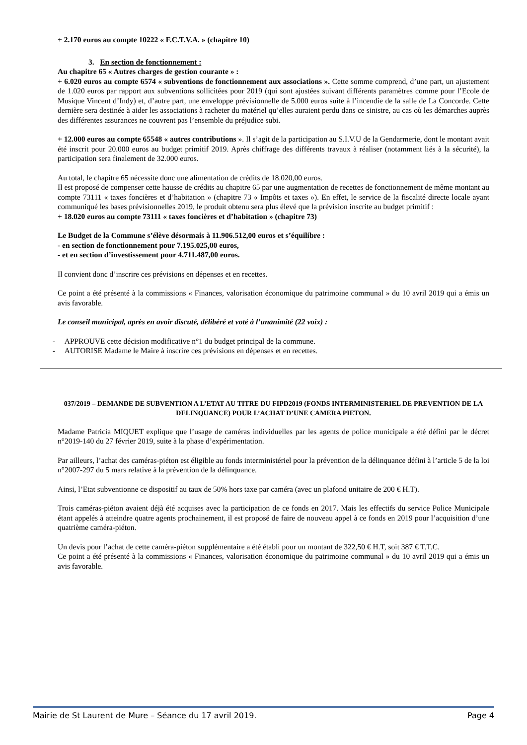+ 2.170 euros au compte 10222 « F.C.T.V.A. » (chapitre 10)
3. En section de fonctionnement :
Au chapitre 65 « Autres charges de gestion courante » :
+ 6.020 euros au compte 6574 « subventions de fonctionnement aux associations ». Cette somme comprend, d’une part, un ajustement de 1.020 euros par rapport aux subventions sollicitées pour 2019 (qui sont ajustées suivant différents paramètres comme pour l’Ecole de Musique Vincent d’Indy) et, d’autre part, une enveloppe prévisionnelle de 5.000 euros suite à l’incendie de la salle de La Concorde. Cette dernière sera destinée à aider les associations à racheter du matériel qu’elles auraient perdu dans ce sinistre, au cas où les démarches auprès des différentes assurances ne couvrent pas l’ensemble du préjudice subi.
+ 12.000 euros au compte 65548 « autres contributions ». Il s’agit de la participation au S.I.V.U de la Gendarmerie, dont le montant avait été inscrit pour 20.000 euros au budget primitif 2019. Après chiffrage des différents travaux à réaliser (notamment liés à la sécurité), la participation sera finalement de 32.000 euros.
Au total, le chapitre 65 nécessite donc une alimentation de crédits de 18.020,00 euros.
Il est proposé de compenser cette hausse de crédits au chapitre 65 par une augmentation de recettes de fonctionnement de même montant au compte 73111 « taxes foncières et d’habitation » (chapitre 73 « Impôts et taxes »). En effet, le service de la fiscalité directe locale ayant communiqué les bases prévisionnelles 2019, le produit obtenu sera plus élevé que la prévision inscrite au budget primitif :
+ 18.020 euros au compte 73111 « taxes foncières et d’habitation » (chapitre 73)
Le Budget de la Commune s’élève désormais à 11.906.512,00 euros et s’équilibre :
- en section de fonctionnement pour 7.195.025,00 euros,
- et en section d’investissement pour 4.711.487,00 euros.
Il convient donc d’inscrire ces prévisions en dépenses et en recettes.
Ce point a été présenté à la commissions « Finances, valorisation économique du patrimoine communal » du 10 avril 2019 qui a émis un avis favorable.
Le conseil municipal, après en avoir discuté, délibéré et voté à l’unanimité (22 voix) :
- APPROUVE cette décision modificative n°1 du budget principal de la commune.
- AUTORISE Madame le Maire à inscrire ces prévisions en dépenses et en recettes.
037/2019 – DEMANDE DE SUBVENTION A L’ETAT AU TITRE DU FIPD2019 (FONDS INTERMINISTERIEL DE PREVENTION DE LA DELINQUANCE) POUR L’ACHAT D’UNE CAMERA PIETON.
Madame Patricia MIQUET explique que l’usage de caméras individuelles par les agents de police municipale a été défini par le décret n°2019-140 du 27 février 2019, suite à la phase d’expérimentation.
Par ailleurs, l’achat des caméras-piéton est éligible au fonds interministériel pour la prévention de la délinquance défini à l’article 5 de la loi n°2007-297 du 5 mars relative à la prévention de la délinquance.
Ainsi, l’Etat subventionne ce dispositif au taux de 50% hors taxe par caméra (avec un plafond unitaire de 200 € H.T).
Trois caméras-piéton avaient déjà été acquises avec la participation de ce fonds en 2017. Mais les effectifs du service Police Municipale étant appelés à atteindre quatre agents prochainement, il est proposé de faire de nouveau appel à ce fonds en 2019 pour l’acquisition d’une quatrième caméra-piéton.
Un devis pour l’achat de cette caméra-piéton supplémentaire a été établi pour un montant de 322,50 € H.T, soit 387 € T.T.C.
Ce point a été présenté à la commissions « Finances, valorisation économique du patrimoine communal » du 10 avril 2019 qui a émis un avis favorable.
Mairie de St Laurent de Mure – Séance du 17 avril 2019. Page 4